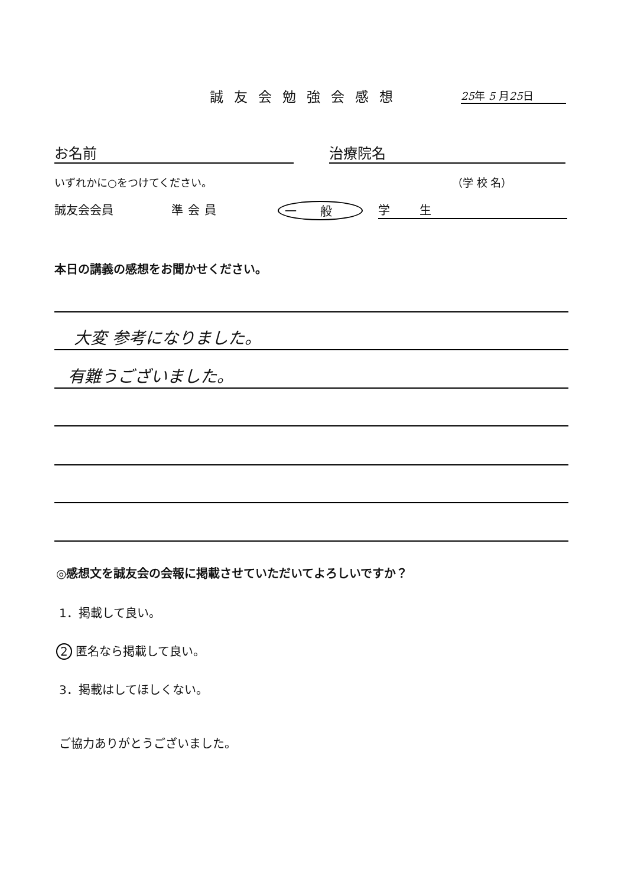誠友会勉強会感想 25年 5 月25日
お名前 治療院名
いずれかに○をつけてください。 （学 校 名）
誠友会会員 準会員 一般 学生
本日の講義の感想をお聞かせください。
大変 参考になりました。
有難うございました。
◎感想文を誠友会の会報に掲載させていただいてよろしいですか？
1．掲載して良い。
2 匿名なら掲載して良い。
3．掲載はしてほしくない。
ご協力ありがとうございました。